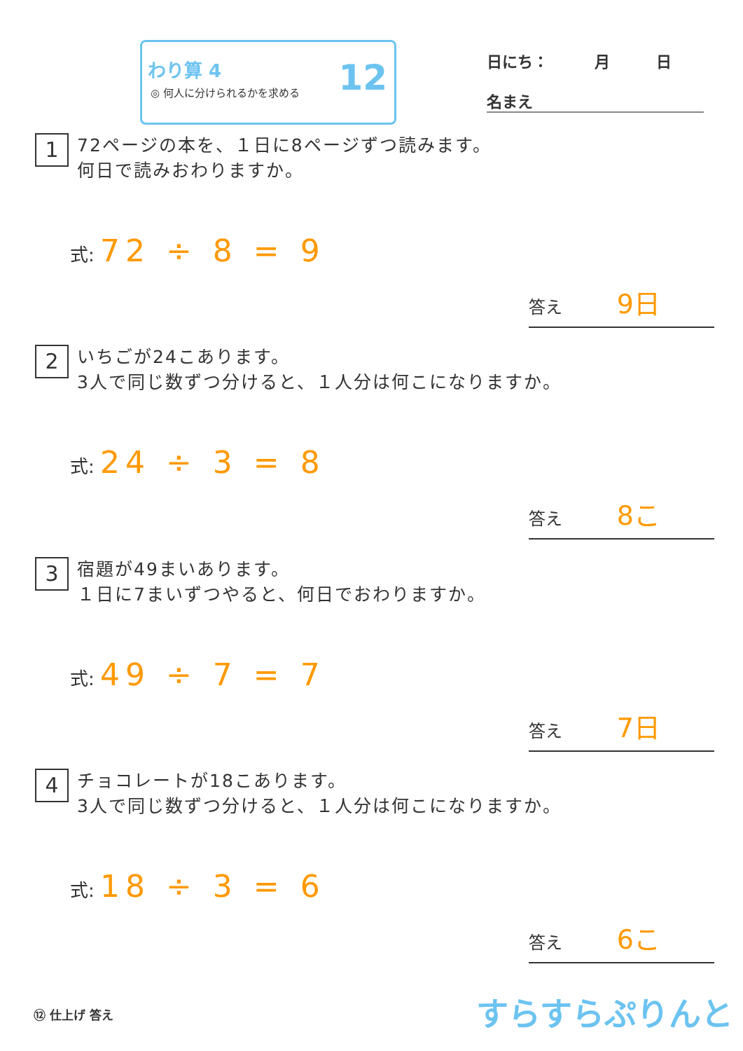わり算 4
◎ 何人に分けられるかを求める
12
日にち：　　　月　　　日
名まえ
1
72ページの本を、１日に8ページずつ読みます。
何日で読みおわりますか。
式: 72 ÷ 8 = 9
答え 9日
2
いちごが24こあります。
3人で同じ数ずつ分けると、１人分は何こになりますか。
式: 24 ÷ 3 = 8
答え 8こ
3
宿題が49まいあります。
１日に7まいずつやると、何日でおわりますか。
式: 49 ÷ 7 = 7
答え 7日
4
チョコレートが18こあります。
3人で同じ数ずつ分けると、１人分は何こになりますか。
式: 18 ÷ 3 = 6
答え 6こ
⑫ 仕上げ 答え すらすらぷりんと